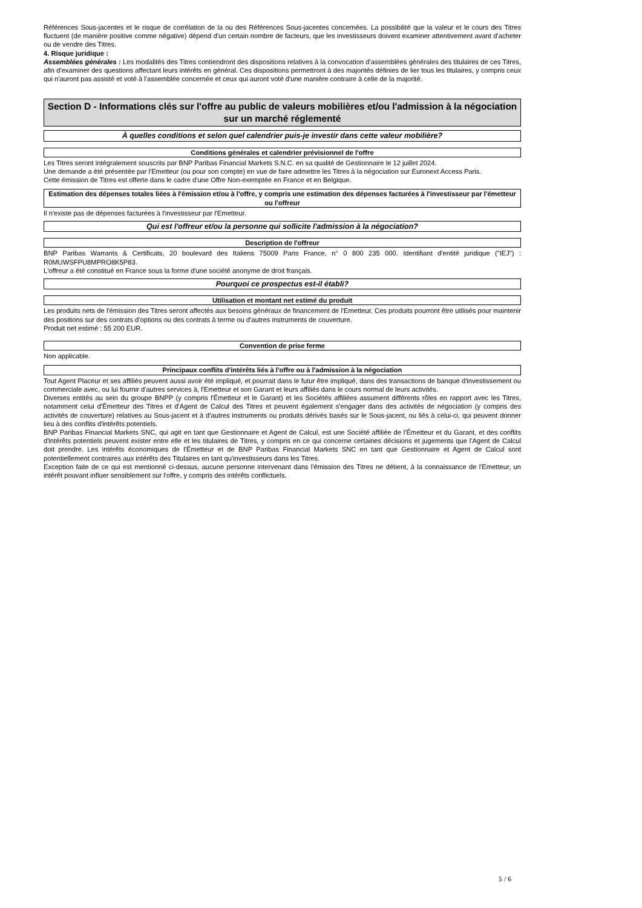Références Sous-jacentes et le risque de corrélation de la ou des Références Sous-jacentes concernées. La possibilité que la valeur et le cours des Titres fluctuent (de manière positive comme négative) dépend d'un certain nombre de facteurs, que les investisseurs doivent examiner attentivement avant d'acheter ou de vendre des Titres.
4. Risque juridique :
Assemblées générales : Les modalités des Titres contiendront des dispositions relatives à la convocation d'assemblées générales des titulaires de ces Titres, afin d'examiner des questions affectant leurs intérêts en général. Ces dispositions permettront à des majorités définies de lier tous les titulaires, y compris ceux qui n'auront pas assisté et voté à l'assemblée concernée et ceux qui auront voté d'une manière contraire à celle de la majorité.
Section D - Informations clés sur l'offre au public de valeurs mobilières et/ou l'admission à la négociation sur un marché réglementé
À quelles conditions et selon quel calendrier puis-je investir dans cette valeur mobilière?
Conditions générales et calendrier prévisionnel de l'offre
Les Titres seront intégralement souscrits par BNP Paribas Financial Markets S.N.C. en sa qualité de Gestionnaire le 12 juillet 2024.
Une demande a été présentée par l'Emetteur (ou pour son compte) en vue de faire admettre les Titres à la négociation sur Euronext Access Paris.
Cette émission de Titres est offerte dans le cadre d'une Offre Non-exemptée en France et en Belgique.
Estimation des dépenses totales liées à l'émission et/ou à l'offre, y compris une estimation des dépenses facturées à l'investisseur par l'émetteur ou l'offreur
Il n'existe pas de dépenses facturées à l'investisseur par l'Emetteur.
Qui est l'offreur et/ou la personne qui sollicite l'admission à la négociation?
Description de l'offreur
BNP Paribas Warrants & Certificats, 20 boulevard des Italiens 75009 Paris France, n° 0 800 235 000. Identifiant d'entité juridique ("IEJ") : R0MUWSFPU8MPRO8K5P83.
L'offreur a été constitué en France sous la forme d'une société anonyme de droit français.
Pourquoi ce prospectus est-il établi?
Utilisation et montant net estimé du produit
Les produits nets de l'émission des Titres seront affectés aux besoins généraux de financement de l'Emetteur. Ces produits pourront être utilisés pour maintenir des positions sur des contrats d'options ou des contrats à terme ou d'autres instruments de couverture.
Produit net estimé : 55 200 EUR.
Convention de prise ferme
Non applicable.
Principaux conflits d'intérêts liés à l'offre ou à l'admission à la négociation
Tout Agent Placeur et ses affiliés peuvent aussi avoir été impliqué, et pourrait dans le futur être impliqué, dans des transactions de banque d'investissement ou commerciale avec, ou lui fournir d'autres services à, l'Emetteur et son Garant et leurs affiliés dans le cours normal de leurs activités.
Diverses entités au sein du groupe BNPP (y compris l'Émetteur et le Garant) et les Sociétés affiliées assument différents rôles en rapport avec les Titres, notamment celui d'Émetteur des Titres et d'Agent de Calcul des Titres et peuvent également s'engager dans des activités de négociation (y compris des activités de couverture) relatives au Sous-jacent et à d'autres instruments ou produits dérivés basés sur le Sous-jacent, ou liés à celui-ci, qui peuvent donner lieu à des conflits d'intérêts potentiels.
BNP Paribas Financial Markets SNC, qui agit en tant que Gestionnaire et Agent de Calcul, est une Société affiliée de l'Émetteur et du Garant, et des conflits d'intérêts potentiels peuvent exister entre elle et les titulaires de Titres, y compris en ce qui concerne certaines décisions et jugements que l'Agent de Calcul doit prendre. Les intérêts économiques de l'Émetteur et de BNP Paribas Financial Markets SNC en tant que Gestionnaire et Agent de Calcul sont potentiellement contraires aux intérêts des Titulaires en tant qu'investisseurs dans les Titres.
Exception faite de ce qui est mentionné ci-dessus, aucune personne intervenant dans l'émission des Titres ne détient, à la connaissance de l'Emetteur, un intérêt pouvant influer sensiblement sur l'offre, y compris des intérêts conflictuels.
5 / 6